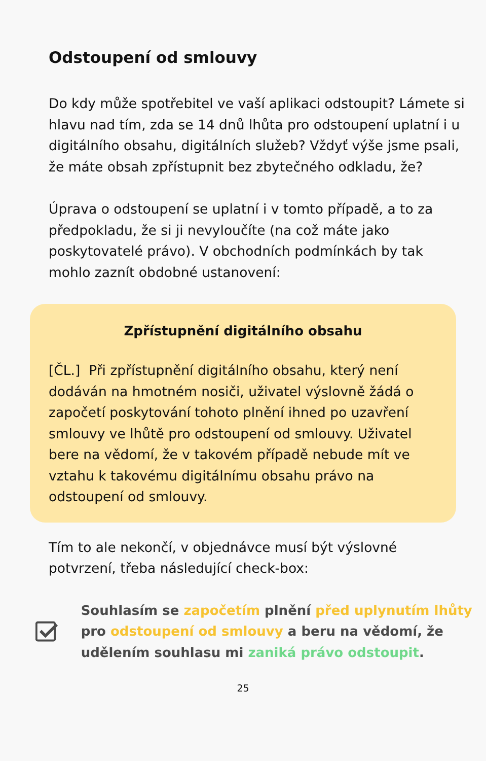Odstoupení od smlouvy
Do kdy může spotřebitel ve vaší aplikaci odstoupit? Lámete si hlavu nad tím, zda se 14 dnů lhůta pro odstoupení uplatní i u digitálního obsahu, digitálních služeb? Vždyť výše jsme psali, že máte obsah zpřístupnit bez zbytečného odkladu, že?
Úprava o odstoupení se uplatní i v tomto případě, a to za předpokladu, že si ji nevyloučíte (na což máte jako poskytovatelé právo). V obchodních podmínkách by tak mohlo zaznít obdobné ustanovení:
Zpřístupnění digitálního obsahu
[ČL.] Při zpřístupnění digitálního obsahu, který není dodáván na hmotném nosiči, uživatel výslovně žádá o započetí poskytování tohoto plnění ihned po uzavření smlouvy ve lhůtě pro odstoupení od smlouvy. Uživatel bere na vědomí, že v takovém případě nebude mít ve vztahu k takovému digitálnímu obsahu právo na odstoupení od smlouvy.
Tím to ale nekončí, v objednávce musí být výslovné potvrzení, třeba následující check-box:
Souhlasím se započetím plnění před uplynutím lhůty pro odstoupení od smlouvy a beru na vědomí, že udělením souhlasu mi zaniká právo odstoupit.
25